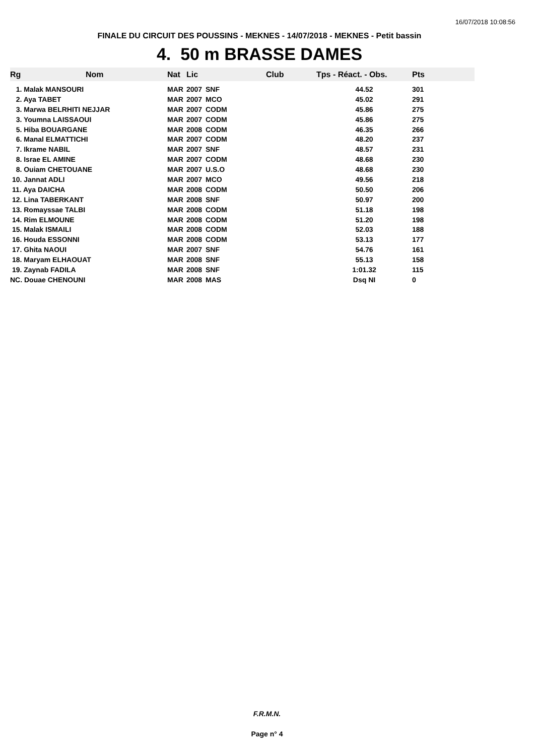16/07/2018 10:08:56
FINALE DU CIRCUIT DES POUSSINS - MEKNES - 14/07/2018 - MEKNES - Petit bassin
4. 50 m BRASSE DAMES
| Rg | Nom | Nat | Lic | Club | Tps - Réact. - Obs. | Pts | |
| --- | --- | --- | --- | --- | --- | --- | --- |
| 1. Malak MANSOURI | | MAR | 2007 | SNF | | 44.52 | 301 |
| 1. Malak MANSOURI | MAR | 2007 | SNF | 44.52 | 301 |
| 2. Aya TABET | MAR | 2007 | MCO | 45.02 | 291 |
| 3. Marwa BELRHITI NEJJAR | MAR | 2007 | CODM | 45.86 | 275 |
| 3. Youmna LAISSAOUI | MAR | 2007 | CODM | 45.86 | 275 |
| 5. Hiba BOUARGANE | MAR | 2008 | CODM | 46.35 | 266 |
| 6. Manal ELMATTICHI | MAR | 2007 | CODM | 48.20 | 237 |
| 7. Ikrame NABIL | MAR | 2007 | SNF | 48.57 | 231 |
| 8. Israe EL AMINE | MAR | 2007 | CODM | 48.68 | 230 |
| 8. Ouiam CHETOUANE | MAR | 2007 | U.S.O | 48.68 | 230 |
| 10. Jannat ADLI | MAR | 2007 | MCO | 49.56 | 218 |
| 11. Aya DAICHA | MAR | 2008 | CODM | 50.50 | 206 |
| 12. Lina TABERKANT | MAR | 2008 | SNF | 50.97 | 200 |
| 13. Romayssae TALBI | MAR | 2008 | CODM | 51.18 | 198 |
| 14. Rim ELMOUNE | MAR | 2008 | CODM | 51.20 | 198 |
| 15. Malak ISMAILI | MAR | 2008 | CODM | 52.03 | 188 |
| 16. Houda ESSONNI | MAR | 2008 | CODM | 53.13 | 177 |
| 17. Ghita NAOUI | MAR | 2007 | SNF | 54.76 | 161 |
| 18. Maryam ELHAOUAT | MAR | 2008 | SNF | 55.13 | 158 |
| 19. Zaynab FADILA | MAR | 2008 | SNF | 1:01.32 | 115 |
| NC. Douae CHENOUNI | MAR | 2008 | MAS | Dsq NI | 0 |
F.R.M.N.
Page n° 4